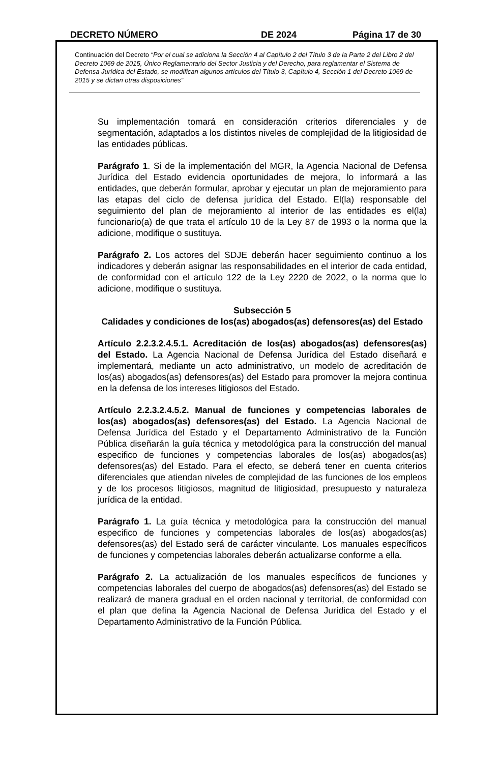DECRETO NÚMERO DE 2024 Página 17 de 30
Continuación del Decreto “Por el cual se adiciona la Sección 4 al Capítulo 2 del Título 3 de la Parte 2 del Libro 2 del Decreto 1069 de 2015, Único Reglamentario del Sector Justicia y del Derecho, para reglamentar el Sistema de Defensa Jurídica del Estado, se modifican algunos artículos del Título 3, Capítulo 4, Sección 1 del Decreto 1069 de 2015 y se dictan otras disposiciones”
Su implementación tomará en consideración criterios diferenciales y de segmentación, adaptados a los distintos niveles de complejidad de la litigiosidad de las entidades públicas.
Parágrafo 1. Si de la implementación del MGR, la Agencia Nacional de Defensa Jurídica del Estado evidencia oportunidades de mejora, lo informará a las entidades, que deberán formular, aprobar y ejecutar un plan de mejoramiento para las etapas del ciclo de defensa jurídica del Estado. El(la) responsable del seguimiento del plan de mejoramiento al interior de las entidades es el(la) funcionario(a) de que trata el artículo 10 de la Ley 87 de 1993 o la norma que la adicione, modifique o sustituya.
Parágrafo 2. Los actores del SDJE deberán hacer seguimiento continuo a los indicadores y deberán asignar las responsabilidades en el interior de cada entidad, de conformidad con el artículo 122 de la Ley 2220 de 2022, o la norma que lo adicione, modifique o sustituya.
Subsección 5
Calidades y condiciones de los(as) abogados(as) defensores(as) del Estado
Artículo 2.2.3.2.4.5.1. Acreditación de los(as) abogados(as) defensores(as) del Estado. La Agencia Nacional de Defensa Jurídica del Estado diseñará e implementará, mediante un acto administrativo, un modelo de acreditación de los(as) abogados(as) defensores(as) del Estado para promover la mejora continua en la defensa de los intereses litigiosos del Estado.
Artículo 2.2.3.2.4.5.2. Manual de funciones y competencias laborales de los(as) abogados(as) defensores(as) del Estado. La Agencia Nacional de Defensa Jurídica del Estado y el Departamento Administrativo de la Función Pública diseñarán la guía técnica y metodológica para la construcción del manual especifico de funciones y competencias laborales de los(as) abogados(as) defensores(as) del Estado. Para el efecto, se deberá tener en cuenta criterios diferenciales que atiendan niveles de complejidad de las funciones de los empleos y de los procesos litigiosos, magnitud de litigiosidad, presupuesto y naturaleza jurídica de la entidad.
Parágrafo 1. La guía técnica y metodológica para la construcción del manual especifico de funciones y competencias laborales de los(as) abogados(as) defensores(as) del Estado será de carácter vinculante. Los manuales específicos de funciones y competencias laborales deberán actualizarse conforme a ella.
Parágrafo 2. La actualización de los manuales específicos de funciones y competencias laborales del cuerpo de abogados(as) defensores(as) del Estado se realizará de manera gradual en el orden nacional y territorial, de conformidad con el plan que defina la Agencia Nacional de Defensa Jurídica del Estado y el Departamento Administrativo de la Función Pública.